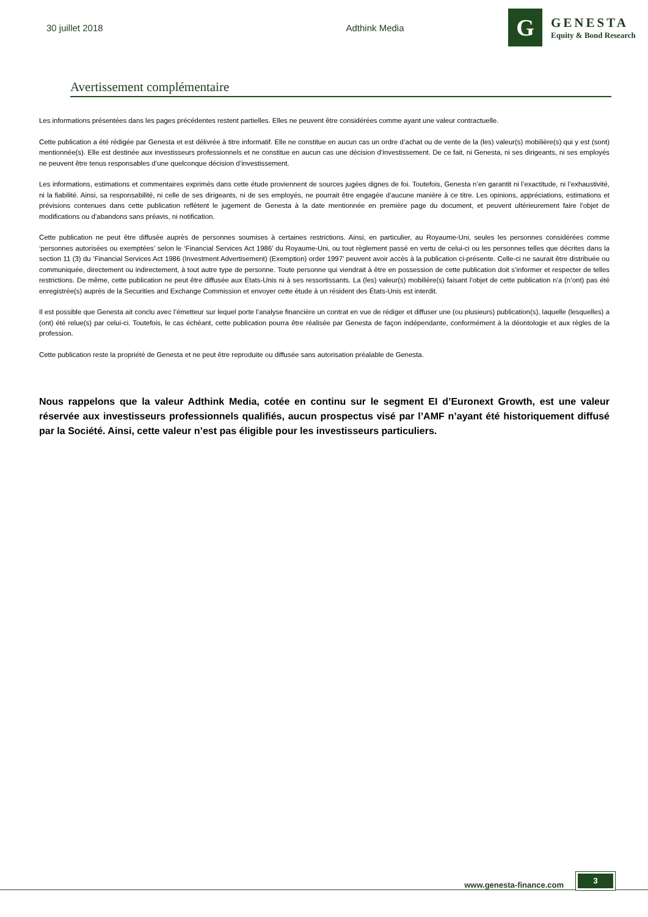30 juillet 2018 Adthink Media
G
GENESTA
Equity & Bond Research
Avertissement complémentaire
Les informations présentées dans les pages précédentes restent partielles. Elles ne peuvent être considérées comme ayant une valeur contractuelle.
Cette publication a été rédigée par Genesta et est délivrée à titre informatif. Elle ne constitue en aucun cas un ordre d’achat ou de vente de la (les) valeur(s) mobilière(s) qui y est (sont) mentionnée(s). Elle est destinée aux investisseurs professionnels et ne constitue en aucun cas une décision d’investissement. De ce fait, ni Genesta, ni ses dirigeants, ni ses employés ne peuvent être tenus responsables d’une quelconque décision d’investissement.
Les informations, estimations et commentaires exprimés dans cette étude proviennent de sources jugées dignes de foi. Toutefois, Genesta n’en garantit ni l’exactitude, ni l’exhaustivité, ni la fiabilité. Ainsi, sa responsabilité, ni celle de ses dirigeants, ni de ses employés, ne pourrait être engagée d’aucune manière à ce titre. Les opinions, appréciations, estimations et prévisions contenues dans cette publication reflètent le jugement de Genesta à la date mentionnée en première page du document, et peuvent ultérieurement faire l’objet de modifications ou d’abandons sans préavis, ni notification.
Cette publication ne peut être diffusée auprès de personnes soumises à certaines restrictions. Ainsi, en particulier, au Royaume-Uni, seules les personnes considérées comme ‘personnes autorisées ou exemptées’ selon le ‘Financial Services Act 1986’ du Royaume-Uni, ou tout règlement passé en vertu de celui-ci ou les personnes telles que décrites dans la section 11 (3) du ‘Financial Services Act 1986 (Investment Advertisement) (Exemption) order 1997’ peuvent avoir accès à la publication ci-présente. Celle-ci ne saurait être distribuée ou communiquée, directement ou indirectement, à tout autre type de personne. Toute personne qui viendrait à être en possession de cette publication doit s’informer et respecter de telles restrictions. De même, cette publication ne peut être diffusée aux Etats-Unis ni à ses ressortissants. La (les) valeur(s) mobilière(s) faisant l’objet de cette publication n’a (n’ont) pas été enregistrée(s) auprès de la Securities and Exchange Commission et envoyer cette étude à un résident des États-Unis est interdit.
Il est possible que Genesta ait conclu avec l’émetteur sur lequel porte l’analyse financière un contrat en vue de rédiger et diffuser une (ou plusieurs) publication(s), laquelle (lesquelles) a (ont) été relue(s) par celui-ci. Toutefois, le cas échéant, cette publication pourra être réalisée par Genesta de façon indépendante, conformément à la déontologie et aux règles de la profession.
Cette publication reste la propriété de Genesta et ne peut être reproduite ou diffusée sans autorisation préalable de Genesta.
Nous rappelons que la valeur Adthink Media, cotée en continu sur le segment EI d’Euronext Growth, est une valeur réservée aux investisseurs professionnels qualifiés, aucun prospectus visé par l’AMF n’ayant été historiquement diffusé par la Société. Ainsi, cette valeur n’est pas éligible pour les investisseurs particuliers.
www.genesta-finance.com
3